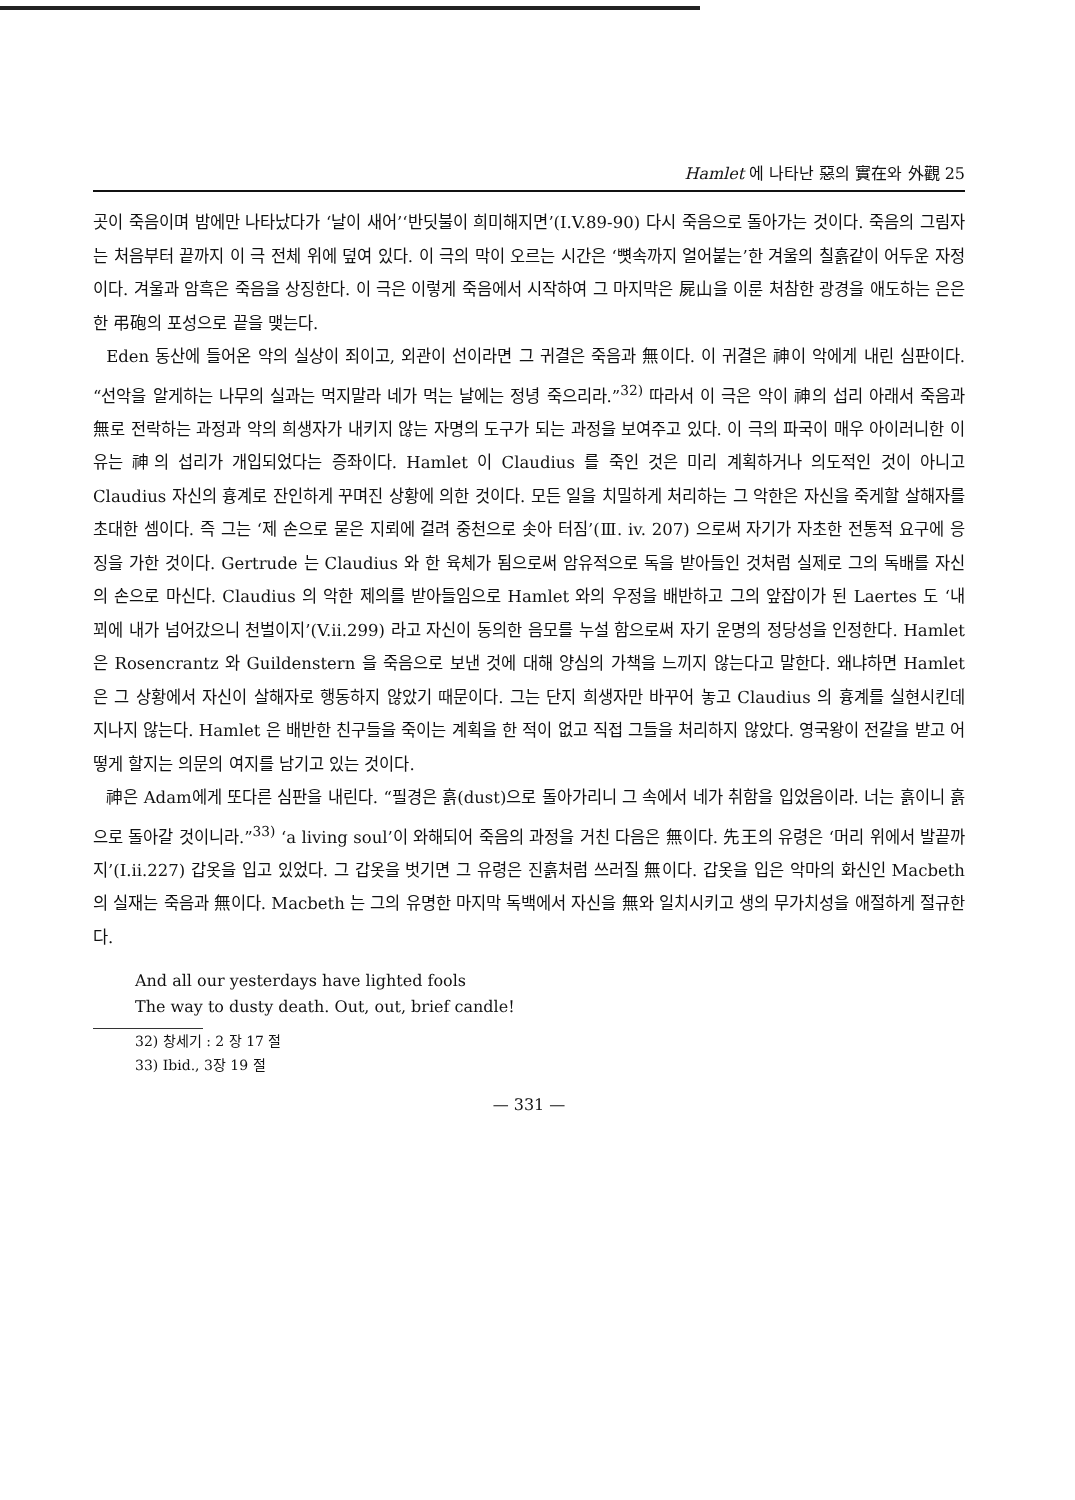Hamlet 에 나타난 惡의 實在와 外觀 25
곳이 죽음이며 밤에만 나타났다가 ‘날이 새어’‘반딧불이 희미해지면’(I.V.89-90) 다시 죽음으로 돌아가는 것이다. 죽음의 그림자는 처음부터 끝까지 이 극 전체 위에 덮여 있다. 이 극의 막이 오르는 시간은 ‘뼛속까지 얼어붙는’한 겨울의 칠흙같이 어두운 자정이다. 겨울과 암흑은 죽음을 상징한다. 이 극은 이렇게 죽음에서 시작하여 그 마지막은 屍山을 이룬 처참한 광경을 애도하는 은은한 弔砲의 포성으로 끝을 맺는다.
Eden 동산에 들어온 악의 실상이 죄이고, 외관이 선이라면 그 귀결은 죽음과 無이다. 이 귀결은 神이 악에게 내린 심판이다. “선악을 알게하는 나무의 실과는 먹지말라 네가 먹는 날에는 정녕 죽으리라.”<sup>32)</sup> 따라서 이 극은 악이 神의 섭리 아래서 죽음과 無로 전락하는 과정과 악의 희생자가 내키지 않는 자명의 도구가 되는 과정을 보여주고 있다. 이 극의 파국이 매우 아이러니한 이유는 神의 섭리가 개입되었다는 증좌이다. Hamlet 이 Claudius 를 죽인 것은 미리 계획하거나 의도적인 것이 아니고 Claudius 자신의 흉계로 잔인하게 꾸며진 상황에 의한 것이다. 모든 일을 치밀하게 처리하는 그 악한은 자신을 죽게할 살해자를 초대한 셈이다. 즉 그는 ‘제 손으로 묻은 지뢰에 걸려 중천으로 솟아 터짐’(Ⅲ. iv. 207) 으로써 자기가 자초한 전통적 요구에 응징을 가한 것이다. Gertrude 는 Claudius 와 한 육체가 됨으로써 암유적으로 독을 받아들인 것처럼 실제로 그의 독배를 자신의 손으로 마신다. Claudius 의 악한 제의를 받아들임으로 Hamlet 와의 우정을 배반하고 그의 앞잡이가 된 Laertes 도 ‘내 꾀에 내가 넘어갔으니 천벌이지’(V.ii.299) 라고 자신이 동의한 음모를 누설 함으로써 자기 운명의 정당성을 인정한다. Hamlet 은 Rosencrantz 와 Guildenstern 을 죽음으로 보낸 것에 대해 양심의 가책을 느끼지 않는다고 말한다. 왜냐하면 Hamlet 은 그 상황에서 자신이 살해자로 행동하지 않았기 때문이다. 그는 단지 희생자만 바꾸어 놓고 Claudius 의 흉계를 실현시킨데 지나지 않는다. Hamlet 은 배반한 친구들을 죽이는 계획을 한 적이 없고 직접 그들을 처리하지 않았다. 영국왕이 전갈을 받고 어떻게 할지는 의문의 여지를 남기고 있는 것이다.
神은 Adam에게 또다른 심판을 내린다. “필경은 흙(dust)으로 돌아가리니 그 속에서 네가 취함을 입었음이라. 너는 흙이니 흙으로 돌아갈 것이니라.”<sup>33)</sup> ‘a living soul’이 와해되어 죽음의 과정을 거친 다음은 無이다. 先王의 유령은 ‘머리 위에서 발끝까지’(I.ii.227) 갑옷을 입고 있었다. 그 갑옷을 벗기면 그 유령은 진흙처럼 쓰러질 無이다. 갑옷을 입은 악마의 화신인 Macbeth 의 실재는 죽음과 無이다. Macbeth 는 그의 유명한 마지막 독백에서 자신을 無와 일치시키고 생의 무가치성을 애절하게 절규한다.
And all our yesterdays have lighted fools
The way to dusty death. Out, out, brief candle!
32) 창세기 : 2 장 17 절
33) Ibid., 3장 19 절
— 331 —